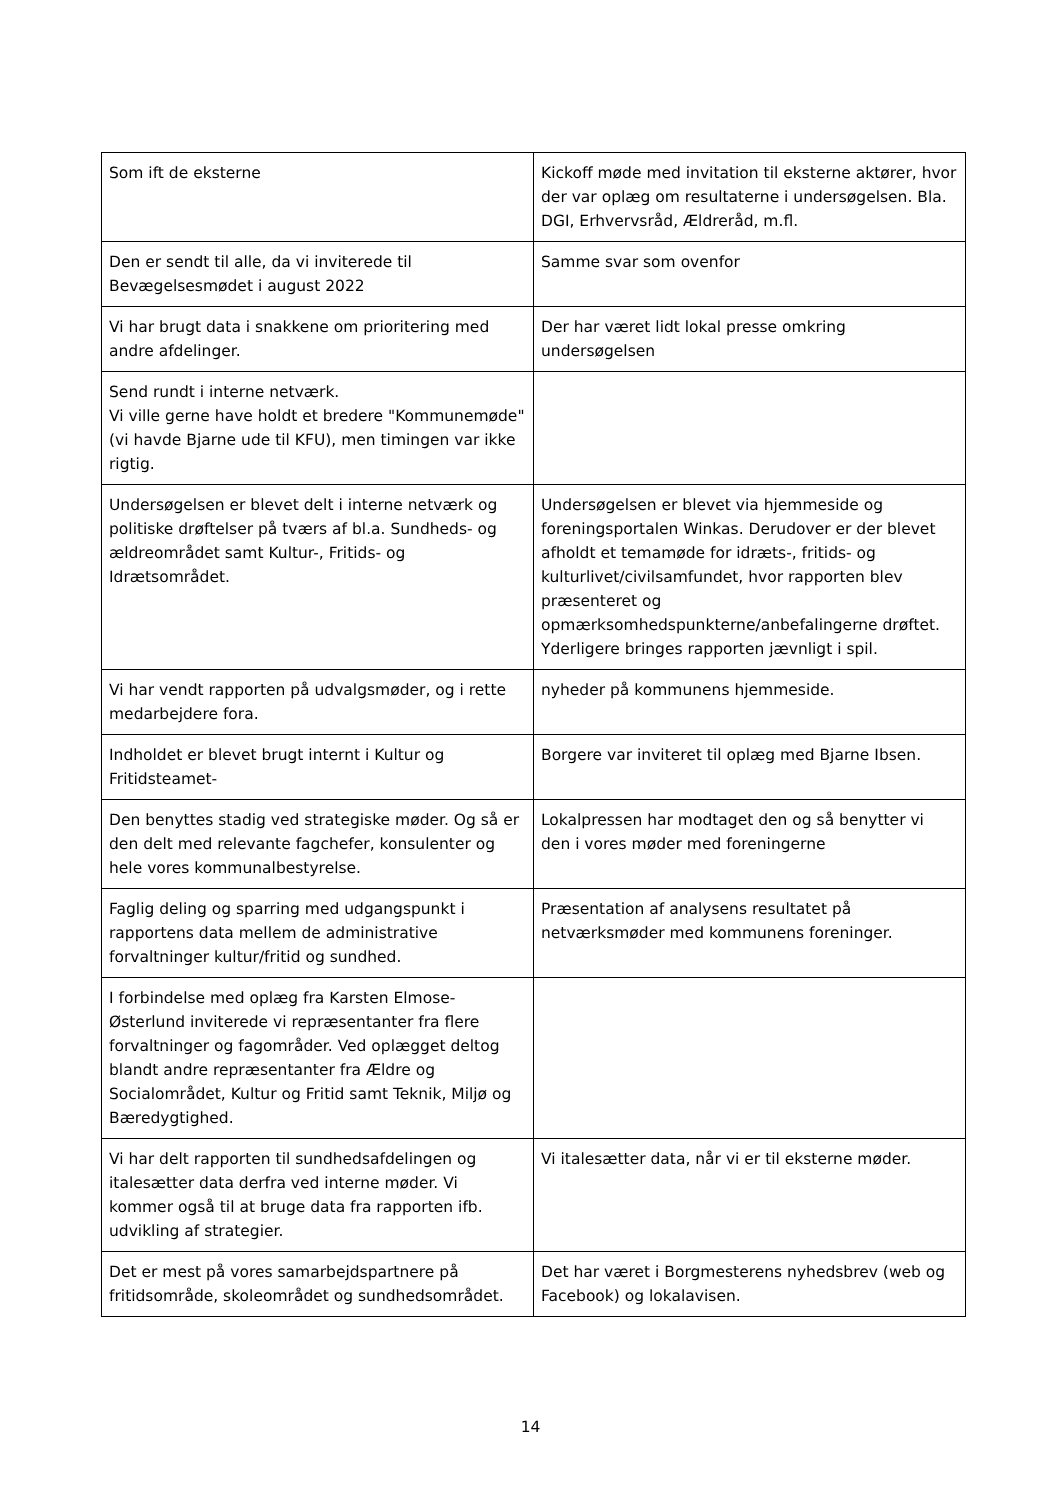| Som ift de eksterne | Kickoff møde med invitation til eksterne aktører, hvor der var oplæg om resultaterne i undersøgelsen. Bla. DGI, Erhvervsråd, Ældreråd, m.fl. |
| Den er sendt til alle, da vi inviterede til Bevægelsesmødet i august 2022 | Samme svar som ovenfor |
| Vi har brugt data i snakkene om prioritering med andre afdelinger. | Der har været lidt lokal presse omkring undersøgelsen |
| Send rundt i interne netværk. Vi ville gerne have holdt et bredere "Kommunemøde" (vi havde Bjarne ude til KFU), men timingen var ikke rigtig. | |
| Undersøgelsen er blevet delt i interne netværk og politiske drøftelser på tværs af bl.a. Sundheds- og ældreområdet samt Kultur-, Fritids- og Idrætsområdet. | Undersøgelsen er blevet via hjemmeside og foreningsportalen Winkas. Derudover er der blevet afholdt et temamøde for idræts-, fritids- og kulturlivet/civilsamfundet, hvor rapporten blev præsenteret og opmærksomhedspunkterne/anbefalingerne drøftet. Yderligere bringes rapporten jævnligt i spil. |
| Vi har vendt rapporten på udvalgsmøder, og i rette medarbejdere fora. | nyheder på kommunens hjemmeside. |
| Indholdet er blevet brugt internt i Kultur og Fritidsteamet- | Borgere var inviteret til oplæg med Bjarne Ibsen. |
| Den benyttes stadig ved strategiske møder. Og så er den delt med relevante fagchefer, konsulenter og hele vores kommunalbestyrelse. | Lokalpressen har modtaget den og så benytter vi den i vores møder med foreningerne |
| Faglig deling og sparring med udgangspunkt i rapportens data mellem de administrative forvaltninger kultur/fritid og sundhed. | Præsentation af analysens resultatet på netværksmøder med kommunens foreninger. |
| I forbindelse med oplæg fra Karsten Elmose-Østerlund inviterede vi repræsentanter fra flere forvaltninger og fagområder. Ved oplægget deltog blandt andre repræsentanter fra Ældre og Socialområdet, Kultur og Fritid samt Teknik, Miljø og Bæredygtighed. | |
| Vi har delt rapporten til sundhedsafdelingen og italesætter data derfra ved interne møder. Vi kommer også til at bruge data fra rapporten ifb. udvikling af strategier. | Vi italesætter data, når vi er til eksterne møder. |
| Det er mest på vores samarbejdspartnere på fritidsområde, skoleområdet og sundhedsområdet. | Det har været i Borgmesterens nyhedsbrev (web og Facebook) og lokalavisen. |
14